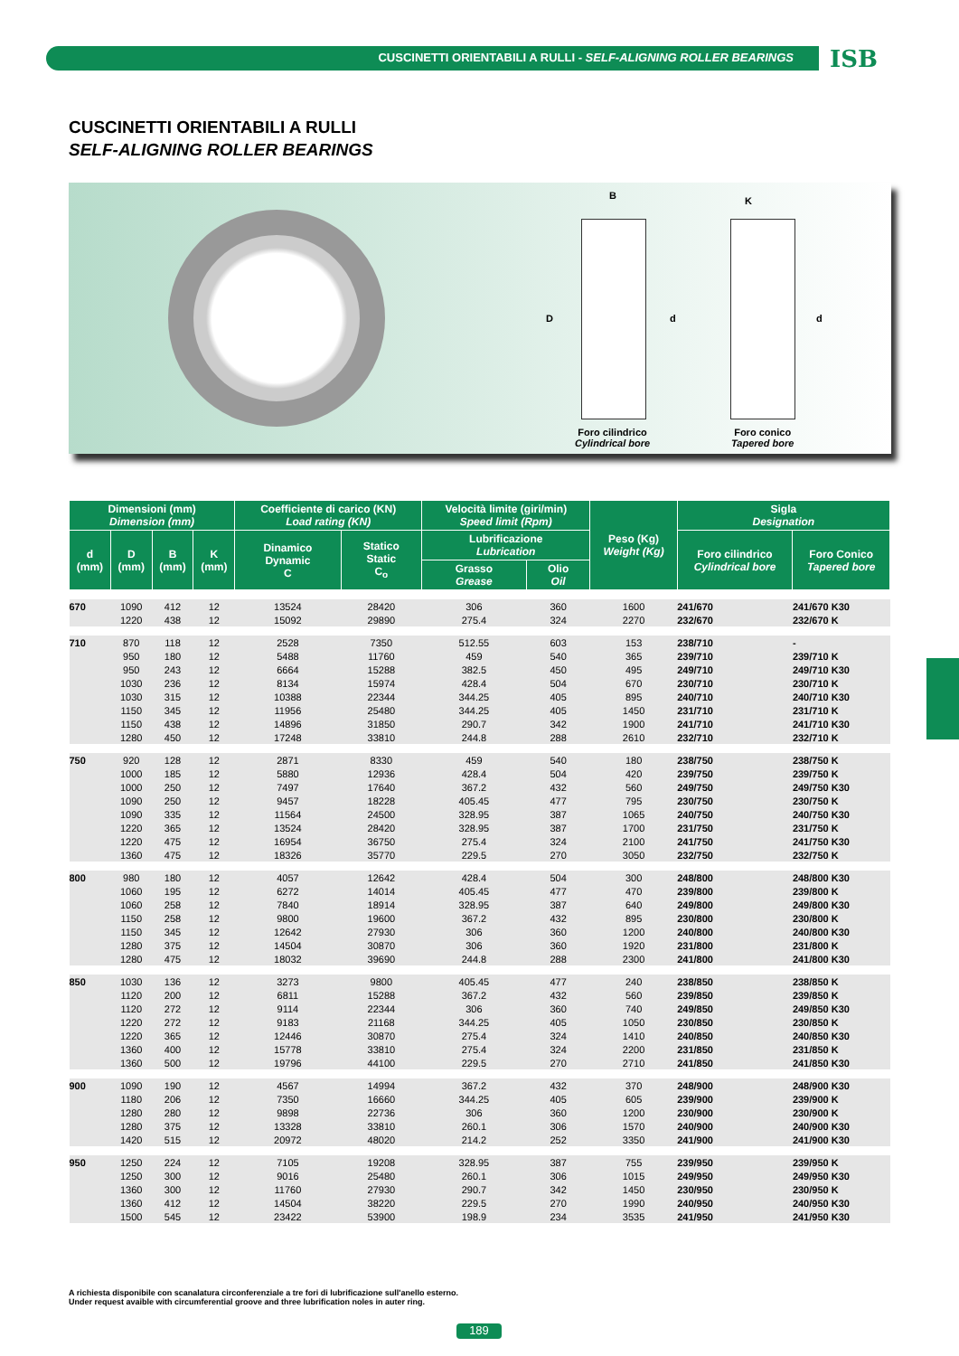CUSCINETTI ORIENTABILI A RULLI - SELF-ALIGNING ROLLER BEARINGS ISB
CUSCINETTI ORIENTABILI A RULLI
SELF-ALIGNING ROLLER BEARINGS
B K
D d d
Foro cilindrico
Cylindrical bore
Foro conico
Tapered bore
| Dimensioni (mm) Dimension (mm) | | | | Coefficiente di carico (KN) Load rating (KN) | | Velocità limite (giri/min) Speed limit (Rpm) | | Peso (Kg) Weight (Kg) | Sigla Designation | |
| --- | --- | --- | --- | --- | --- | --- | --- | --- | --- | --- |
| d (mm) | D (mm) | B (mm) | K (mm) | Dinamico Dynamic C | Statico Static C<sub>o</sub> | Lubrificazione Lubrication | | | Foro cilindrico Cylindrical bore | Foro Conico Tapered bore |
| | | | | | | Grasso Grease | Olio Oil | | | |
| 670 | 1090 | 412 | 12 | 13524 | 28420 | 306 | 360 | 1600 | 241/670 | 241/670 K30 |
| | 1220 | 438 | 12 | 15092 | 29890 | 275.4 | 324 | 2270 | 232/670 | 232/670 K |
| 710 | 870 | 118 | 12 | 2528 | 7350 | 512.55 | 603 | 153 | 238/710 | - |
| | 950 | 180 | 12 | 5488 | 11760 | 459 | 540 | 365 | 239/710 | 239/710 K |
| | 950 | 243 | 12 | 6664 | 15288 | 382.5 | 450 | 495 | 249/710 | 249/710 K30 |
| | 1030 | 236 | 12 | 8134 | 15974 | 428.4 | 504 | 670 | 230/710 | 230/710 K |
| | 1030 | 315 | 12 | 10388 | 22344 | 344.25 | 405 | 895 | 240/710 | 240/710 K30 |
| | 1150 | 345 | 12 | 11956 | 25480 | 344.25 | 405 | 1450 | 231/710 | 231/710 K |
| | 1150 | 438 | 12 | 14896 | 31850 | 290.7 | 342 | 1900 | 241/710 | 241/710 K30 |
| | 1280 | 450 | 12 | 17248 | 33810 | 244.8 | 288 | 2610 | 232/710 | 232/710 K |
| 750 | 920 | 128 | 12 | 2871 | 8330 | 459 | 540 | 180 | 238/750 | 238/750 K |
| | 1000 | 185 | 12 | 5880 | 12936 | 428.4 | 504 | 420 | 239/750 | 239/750 K |
| | 1000 | 250 | 12 | 7497 | 17640 | 367.2 | 432 | 560 | 249/750 | 249/750 K30 |
| | 1090 | 250 | 12 | 9457 | 18228 | 405.45 | 477 | 795 | 230/750 | 230/750 K |
| | 1090 | 335 | 12 | 11564 | 24500 | 328.95 | 387 | 1065 | 240/750 | 240/750 K30 |
| | 1220 | 365 | 12 | 13524 | 28420 | 328.95 | 387 | 1700 | 231/750 | 231/750 K |
| | 1220 | 475 | 12 | 16954 | 36750 | 275.4 | 324 | 2100 | 241/750 | 241/750 K30 |
| | 1360 | 475 | 12 | 18326 | 35770 | 229.5 | 270 | 3050 | 232/750 | 232/750 K |
| 800 | 980 | 180 | 12 | 4057 | 12642 | 428.4 | 504 | 300 | 248/800 | 248/800 K30 |
| | 1060 | 195 | 12 | 6272 | 14014 | 405.45 | 477 | 470 | 239/800 | 239/800 K |
| | 1060 | 258 | 12 | 7840 | 18914 | 328.95 | 387 | 640 | 249/800 | 249/800 K30 |
| | 1150 | 258 | 12 | 9800 | 19600 | 367.2 | 432 | 895 | 230/800 | 230/800 K |
| | 1150 | 345 | 12 | 12642 | 27930 | 306 | 360 | 1200 | 240/800 | 240/800 K30 |
| | 1280 | 375 | 12 | 14504 | 30870 | 306 | 360 | 1920 | 231/800 | 231/800 K |
| | 1280 | 475 | 12 | 18032 | 39690 | 244.8 | 288 | 2300 | 241/800 | 241/800 K30 |
| 850 | 1030 | 136 | 12 | 3273 | 9800 | 405.45 | 477 | 240 | 238/850 | 238/850 K |
| | 1120 | 200 | 12 | 6811 | 15288 | 367.2 | 432 | 560 | 239/850 | 239/850 K |
| | 1120 | 272 | 12 | 9114 | 22344 | 306 | 360 | 740 | 249/850 | 249/850 K30 |
| | 1220 | 272 | 12 | 9183 | 21168 | 344.25 | 405 | 1050 | 230/850 | 230/850 K |
| | 1220 | 365 | 12 | 12446 | 30870 | 275.4 | 324 | 1410 | 240/850 | 240/850 K30 |
| | 1360 | 400 | 12 | 15778 | 33810 | 275.4 | 324 | 2200 | 231/850 | 231/850 K |
| | 1360 | 500 | 12 | 19796 | 44100 | 229.5 | 270 | 2710 | 241/850 | 241/850 K30 |
| 900 | 1090 | 190 | 12 | 4567 | 14994 | 367.2 | 432 | 370 | 248/900 | 248/900 K30 |
| | 1180 | 206 | 12 | 7350 | 16660 | 344.25 | 405 | 605 | 239/900 | 239/900 K |
| | 1280 | 280 | 12 | 9898 | 22736 | 306 | 360 | 1200 | 230/900 | 230/900 K |
| | 1280 | 375 | 12 | 13328 | 33810 | 260.1 | 306 | 1570 | 240/900 | 240/900 K30 |
| | 1420 | 515 | 12 | 20972 | 48020 | 214.2 | 252 | 3350 | 241/900 | 241/900 K30 |
| 950 | 1250 | 224 | 12 | 7105 | 19208 | 328.95 | 387 | 755 | 239/950 | 239/950 K |
| | 1250 | 300 | 12 | 9016 | 25480 | 260.1 | 306 | 1015 | 249/950 | 249/950 K30 |
| | 1360 | 300 | 12 | 11760 | 27930 | 290.7 | 342 | 1450 | 230/950 | 230/950 K |
| | 1360 | 412 | 12 | 14504 | 38220 | 229.5 | 270 | 1990 | 240/950 | 240/950 K30 |
| | 1500 | 545 | 12 | 23422 | 53900 | 198.9 | 234 | 3535 | 241/950 | 241/950 K30 |
A richiesta disponibile con scanalatura circonferenziale a tre fori di lubrificazione sull'anello esterno.
Under request avaible with circumferential groove and three lubrification noles in auter ring.
189